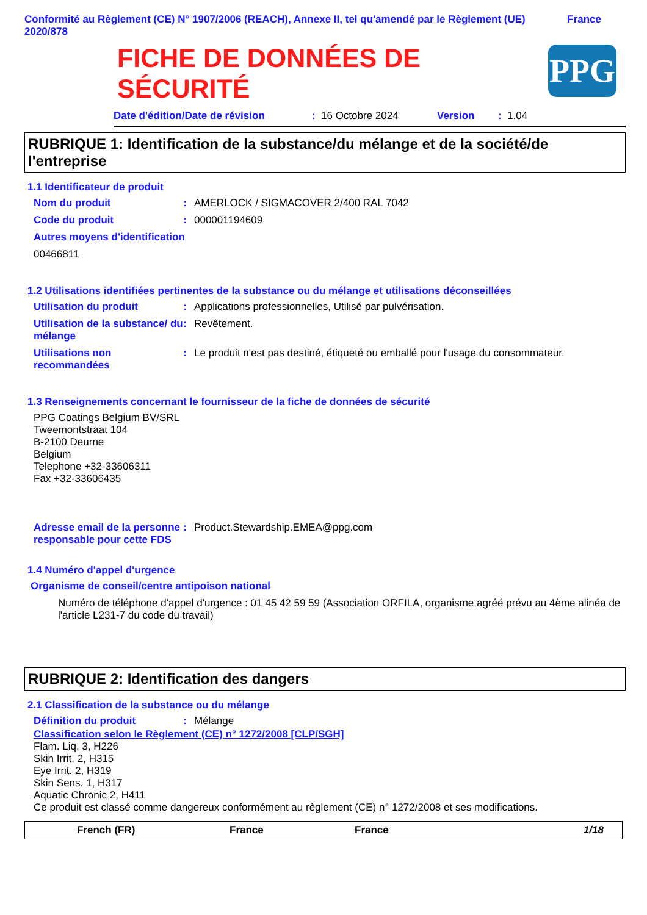Conformité au Règlement (CE) N° 1907/2006 (REACH), Annexe II, tel qu'amendé par le Règlement (UE) 2020/878
France
FICHE DE DONNÉES DE
SÉCURITÉ
PPG
Date d'édition/Date de révision: 16 Octobre 2024 Version: 1.04
RUBRIQUE 1: Identification de la substance/du mélange et de la société/de l'entreprise
1.1 Identificateur de produit
Nom du produit: AMERLOCK / SIGMACOVER 2/400 RAL 7042
Code du produit: 000001194609
Autres moyens d'identification
00466811
1.2 Utilisations identifiées pertinentes de la substance ou du mélange et utilisations déconseillées
Utilisation du produit: Applications professionnelles, Utilisé par pulvérisation.
Utilisation de la substance/ du mélange: Revêtement.
Utilisations non recommandées: Le produit n'est pas destiné, étiqueté ou emballé pour l'usage du consommateur.
1.3 Renseignements concernant le fournisseur de la fiche de données de sécurité
PPG Coatings Belgium BV/SRL
Tweemontstraat 104
B-2100 Deurne
Belgium
Telephone +32-33606311
Fax +32-33606435
Adresse email de la personne responsable pour cette FDS: Product.Stewardship.EMEA@ppg.com
1.4 Numéro d'appel d'urgence
Organisme de conseil/centre antipoison national
Numéro de téléphone d'appel d'urgence : 01 45 42 59 59 (Association ORFILA, organisme agréé prévu au 4ème alinéa de l'article L231-7 du code du travail)
RUBRIQUE 2: Identification des dangers
2.1 Classification de la substance ou du mélange
Définition du produit: Mélange
Classification selon le Règlement (CE) n° 1272/2008 [CLP/SGH]
Flam. Liq. 3, H226
Skin Irrit. 2, H315
Eye Irrit. 2, H319
Skin Sens. 1, H317
Aquatic Chronic 2, H411
Ce produit est classé comme dangereux conformément au règlement (CE) n° 1272/2008 et ses modifications.
French (FR) France France 1/18